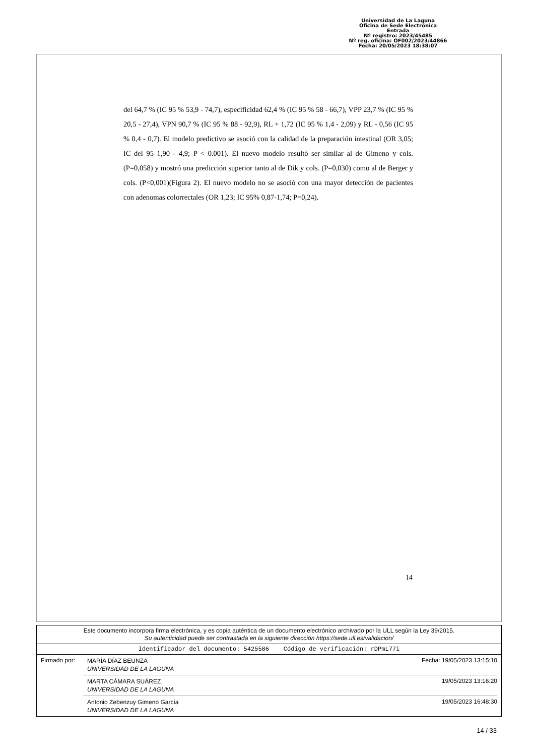Universidad de La Laguna
Oficina de Sede Electrónica
Entrada
Nº registro: 2023/45485
Nº reg. oficina: OF002/2023/44866
Fecha: 20/05/2023 18:38:07
del 64,7 % (IC 95 % 53,9 - 74,7), especificidad 62,4 % (IC 95 % 58 - 66,7), VPP 23,7 % (IC 95 % 20,5 - 27,4), VPN 90,7 % (IC 95 % 88 - 92,9), RL + 1,72 (IC 95 % 1,4 - 2,09) y RL - 0,56 (IC 95 % 0,4 - 0,7). El modelo predictivo se asoció con la calidad de la preparación intestinal (OR 3,05; IC del 95 1,90 - 4,9; P < 0.001). El nuevo modelo resultó ser similar al de Gimeno y cols. (P=0,058) y mostró una predicción superior tanto al de Dik y cols. (P=0,030) como al de Berger y cols. (P<0,001)(Figura 2). El nuevo modelo no se asoció con una mayor detección de pacientes con adenomas colorrectales (OR 1,23; IC 95% 0,87-1,74; P=0,24).
14
Este documento incorpora firma electrónica, y es copia auténtica de un documento electrónico archivado por la ULL según la Ley 39/2015.
Su autenticidad puede ser contrastada en la siguiente dirección https://sede.ull.es/validacion/
Identificador del documento: 5425586 Código de verificación: rDPmL77i
Firmado por:
MARÍA DÍAZ BEUNZA
UNIVERSIDAD DE LA LAGUNA
Fecha: 19/05/2023 13:15:10
MARTA CÁMARA SUÁREZ
UNIVERSIDAD DE LA LAGUNA
19/05/2023 13:16:20
Antonio Zebenzuy Gimeno García
UNIVERSIDAD DE LA LAGUNA
19/05/2023 16:48:30
14 / 33